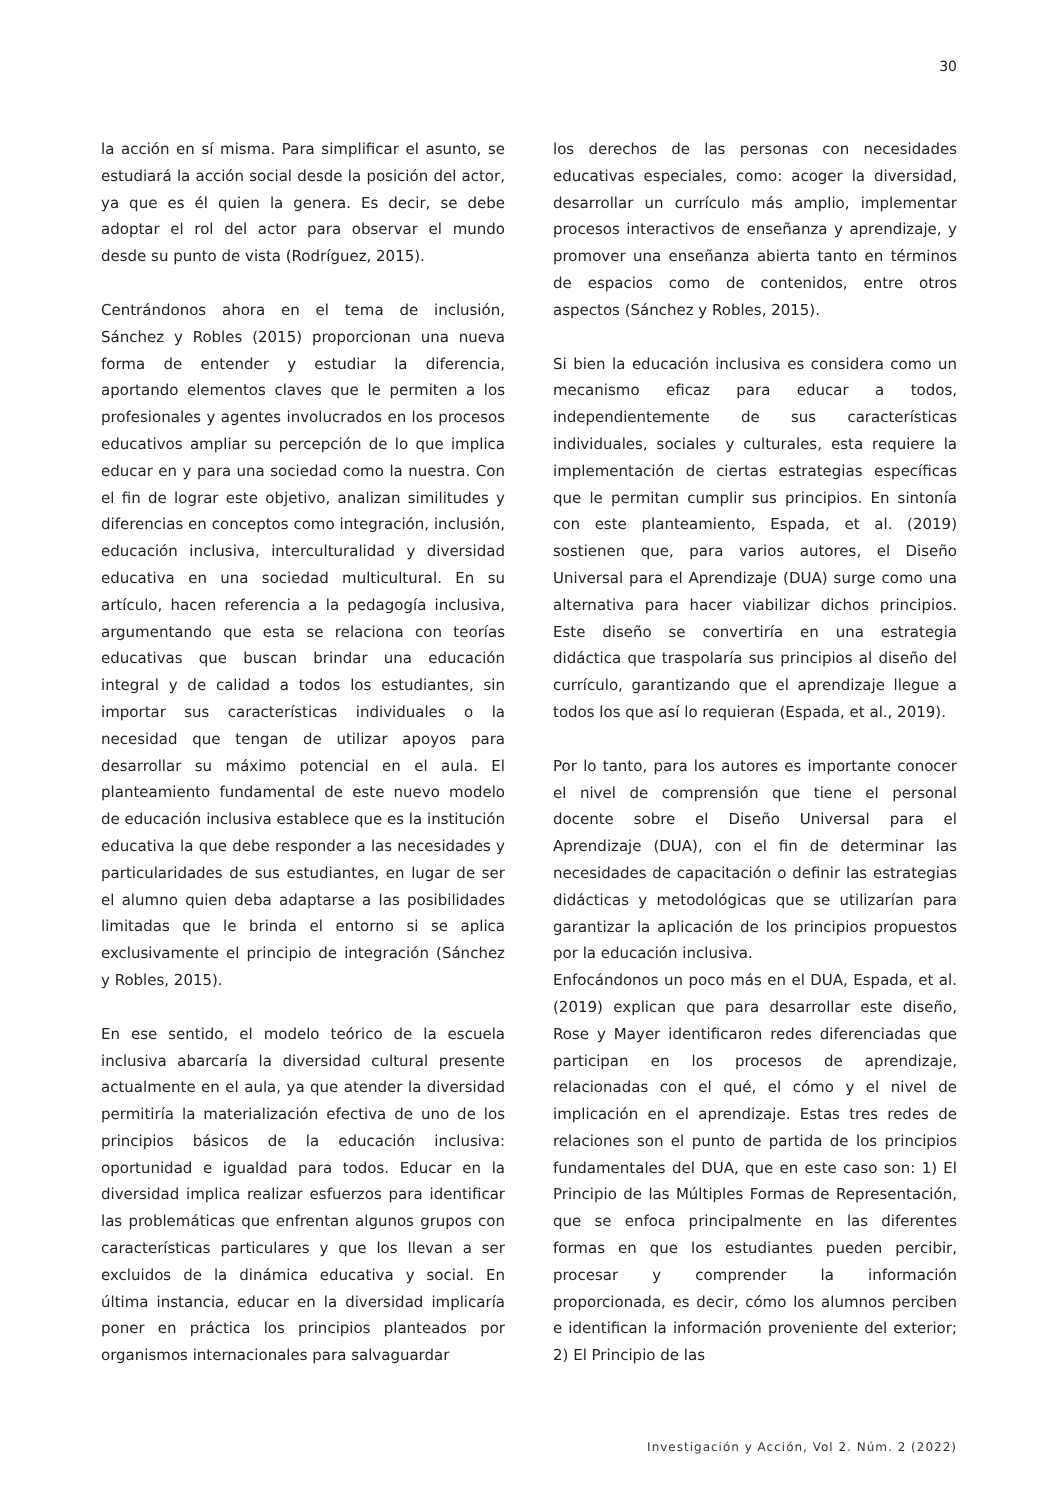30
la acción en sí misma. Para simplificar el asunto, se estudiará la acción social desde la posición del actor, ya que es él quien la genera. Es decir, se debe adoptar el rol del actor para observar el mundo desde su punto de vista (Rodríguez, 2015).
Centrándonos ahora en el tema de inclusión, Sánchez y Robles (2015) proporcionan una nueva forma de entender y estudiar la diferencia, aportando elementos claves que le permiten a los profesionales y agentes involucrados en los procesos educativos ampliar su percepción de lo que implica educar en y para una sociedad como la nuestra. Con el fin de lograr este objetivo, analizan similitudes y diferencias en conceptos como integración, inclusión, educación inclusiva, interculturalidad y diversidad educativa en una sociedad multicultural. En su artículo, hacen referencia a la pedagogía inclusiva, argumentando que esta se relaciona con teorías educativas que buscan brindar una educación integral y de calidad a todos los estudiantes, sin importar sus características individuales o la necesidad que tengan de utilizar apoyos para desarrollar su máximo potencial en el aula. El planteamiento fundamental de este nuevo modelo de educación inclusiva establece que es la institución educativa la que debe responder a las necesidades y particularidades de sus estudiantes, en lugar de ser el alumno quien deba adaptarse a las posibilidades limitadas que le brinda el entorno si se aplica exclusivamente el principio de integración (Sánchez y Robles, 2015).
En ese sentido, el modelo teórico de la escuela inclusiva abarcaría la diversidad cultural presente actualmente en el aula, ya que atender la diversidad permitiría la materialización efectiva de uno de los principios básicos de la educación inclusiva: oportunidad e igualdad para todos. Educar en la diversidad implica realizar esfuerzos para identificar las problemáticas que enfrentan algunos grupos con características particulares y que los llevan a ser excluidos de la dinámica educativa y social. En última instancia, educar en la diversidad implicaría poner en práctica los principios planteados por organismos internacionales para salvaguardar
los derechos de las personas con necesidades educativas especiales, como: acoger la diversidad, desarrollar un currículo más amplio, implementar procesos interactivos de enseñanza y aprendizaje, y promover una enseñanza abierta tanto en términos de espacios como de contenidos, entre otros aspectos (Sánchez y Robles, 2015).
Si bien la educación inclusiva es considera como un mecanismo eficaz para educar a todos, independientemente de sus características individuales, sociales y culturales, esta requiere la implementación de ciertas estrategias específicas que le permitan cumplir sus principios. En sintonía con este planteamiento, Espada, et al. (2019) sostienen que, para varios autores, el Diseño Universal para el Aprendizaje (DUA) surge como una alternativa para hacer viabilizar dichos principios. Este diseño se convertiría en una estrategia didáctica que traspolaría sus principios al diseño del currículo, garantizando que el aprendizaje llegue a todos los que así lo requieran (Espada, et al., 2019).
Por lo tanto, para los autores es importante conocer el nivel de comprensión que tiene el personal docente sobre el Diseño Universal para el Aprendizaje (DUA), con el fin de determinar las necesidades de capacitación o definir las estrategias didácticas y metodológicas que se utilizarían para garantizar la aplicación de los principios propuestos por la educación inclusiva.
Enfocándonos un poco más en el DUA, Espada, et al. (2019) explican que para desarrollar este diseño, Rose y Mayer identificaron redes diferenciadas que participan en los procesos de aprendizaje, relacionadas con el qué, el cómo y el nivel de implicación en el aprendizaje. Estas tres redes de relaciones son el punto de partida de los principios fundamentales del DUA, que en este caso son: 1) El Principio de las Múltiples Formas de Representación, que se enfoca principalmente en las diferentes formas en que los estudiantes pueden percibir, procesar y comprender la información proporcionada, es decir, cómo los alumnos perciben e identifican la información proveniente del exterior; 2) El Principio de las
Investigación y Acción, Vol 2. Núm. 2 (2022)